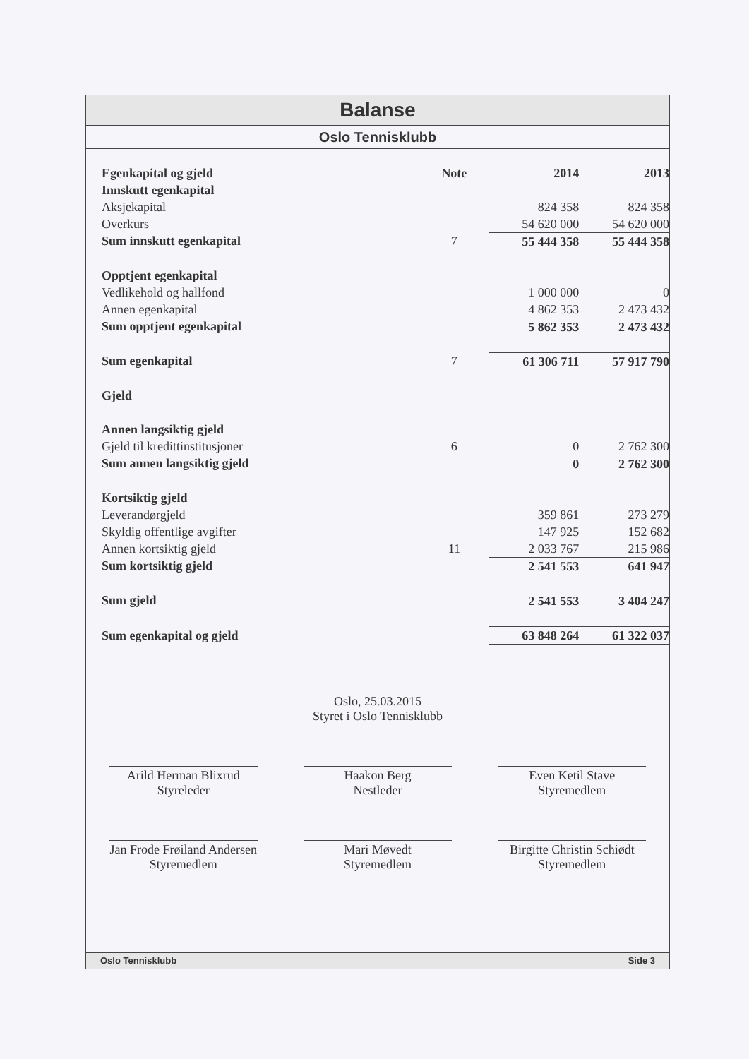Balanse
Oslo Tennisklubb
| Egenkapital og gjeld | Note | 2014 | 2013 |
| --- | --- | --- | --- |
| Innskutt egenkapital | | | |
| Aksjekapital | | 824 358 | 824 358 |
| Overkurs | | 54 620 000 | 54 620 000 |
| Sum innskutt egenkapital | 7 | 55 444 358 | 55 444 358 |
| Opptjent egenkapital | | | |
| Vedlikehold og hallfond | | 1 000 000 | 0 |
| Annen egenkapital | | 4 862 353 | 2 473 432 |
| Sum opptjent egenkapital | | 5 862 353 | 2 473 432 |
| Sum egenkapital | 7 | 61 306 711 | 57 917 790 |
| Gjeld | | | |
| Annen langsiktig gjeld | | | |
| Gjeld til kredittinstitusjoner | 6 | 0 | 2 762 300 |
| Sum annen langsiktig gjeld | | 0 | 2 762 300 |
| Kortsiktig gjeld | | | |
| Leverandørgjeld | | 359 861 | 273 279 |
| Skyldig offentlige avgifter | | 147 925 | 152 682 |
| Annen kortsiktig gjeld | 11 | 2 033 767 | 215 986 |
| Sum kortsiktig gjeld | | 2 541 553 | 641 947 |
| Sum gjeld | | 2 541 553 | 3 404 247 |
| Sum egenkapital og gjeld | | 63 848 264 | 61 322 037 |
Oslo, 25.03.2015
Styret i Oslo Tennisklubb
Arild Herman Blixrud
Styreleder
Haakon Berg
Nestleder
Even Ketil Stave
Styremedlem
Jan Frode Frøiland Andersen
Styremedlem
Mari Møvedt
Styremedlem
Birgitte Christin Schiødt
Styremedlem
Oslo Tennisklubb Side 3